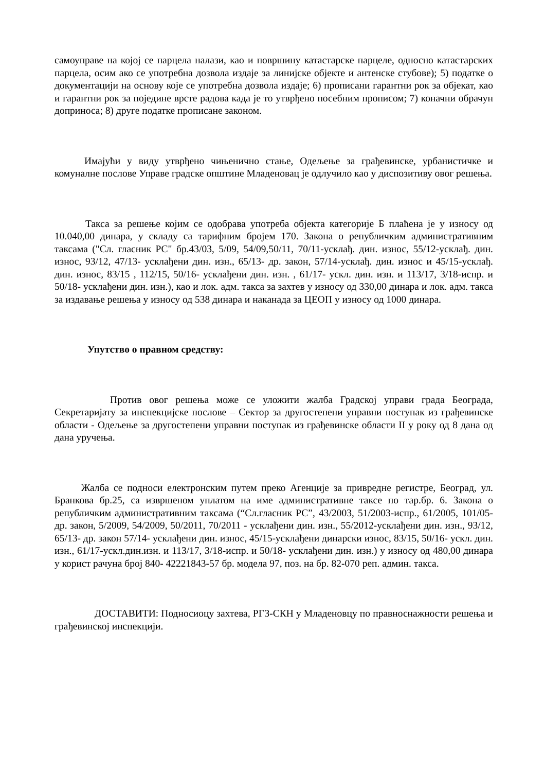самоуправе на којој се парцела налази, као и површину катастарске парцеле, односно катастарских парцела, осим ако се употребна дозвола издаје за линијске објекте и антенске стубове); 5) податке о документацији на основу које се употребна дозвола издаје; 6) прописани гарантни рок за објекат, као и гарантни рок за поједине врсте радова када је то утврђено посебним прописом; 7) коначни обрачун доприноса; 8) друге податке прописане законом.
Имајући у виду утврђено чињенично стање, Одељење за грађевинске, урбанистичке и комуналне послове Управе градске општине Младеновац је одлучило као у диспозитиву овог решења.
Такса за решење којим се одобрава употреба објекта категорије Б плаћена је у износу од 10.040,00 динара, у складу са тарифним бројем 170. Закона о републичким административним таксама ("Сл. гласник РС" бр.43/03, 5/09, 54/09,50/11, 70/11-усклађ. дин. износ, 55/12-усклађ. дин. износ, 93/12, 47/13- усклађени дин. изн., 65/13- др. закон, 57/14-усклађ. дин. износ и 45/15-усклађ. дин. износ, 83/15 , 112/15, 50/16- усклађени дин. изн. , 61/17- ускл. дин. изн. и 113/17, 3/18-испр. и 50/18- усклађени дин. изн.), као и лок. адм. такса за захтев у износу од 330,00 динара и лок. адм. такса за издавање решења у износу од 538 динара и наканада за ЦЕОП у износу од 1000 динара.
Упутство о правном средству:
Против овог решења може се уложити жалба Градској управи града Београда, Секретаријату за инспекцијске послове – Сектор за другостепени управни поступак из грађевинске области - Одељење за другостепени управни поступак из грађевинске области II у року од 8 дана од дана уручења.
Жалба се подноси електронским путем преко Агенције за привредне регистре, Београд, ул. Бранкова бр.25, са извршеном уплатом на име административне таксе по тар.бр. 6. Закона о републичким административним таксама (“Сл.гласник РС”, 43/2003, 51/2003-испр., 61/2005, 101/05- др. закон, 5/2009, 54/2009, 50/2011, 70/2011 - усклађени дин. изн., 55/2012-усклађени дин. изн., 93/12, 65/13- др. закон 57/14- усклађени дин. износ, 45/15-усклађени динарски износ, 83/15, 50/16- ускл. дин. изн., 61/17-ускл.дин.изн. и 113/17, 3/18-испр. и 50/18- усклађени дин. изн.) у износу од 480,00 динара у корист рачуна број 840- 42221843-57 бр. модела 97, поз. на бр. 82-070 реп. админ. такса.
ДОСТАВИТИ: Подносиоцу захтева, РГЗ-СКН у Младеновцу по правноснажности решења и грађевинској инспекцији.